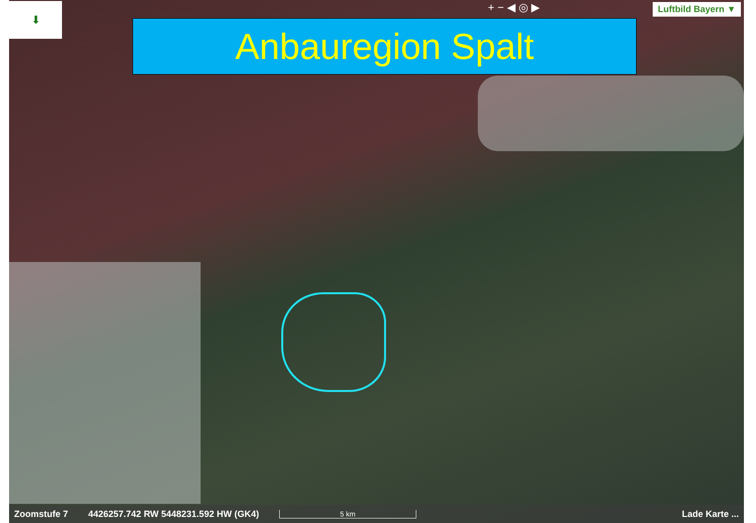+ − ◀ ◎ ▶ Luftbild Bayern ▼
⬇
Anbauregion Spalt
Zoomstufe 7 4426257.742 RW 5448231.592 HW (GK4) 5 km Lade Karte ...